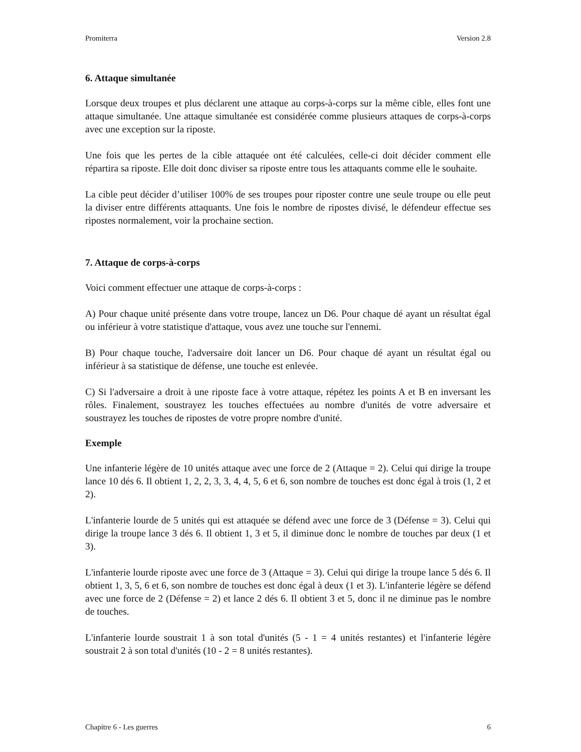Promiterra Version 2.8
6. Attaque simultanée
Lorsque deux troupes et plus déclarent une attaque au corps-à-corps sur la même cible, elles font une attaque simultanée. Une attaque simultanée est considérée comme plusieurs attaques de corps-à-corps avec une exception sur la riposte.
Une fois que les pertes de la cible attaquée ont été calculées, celle-ci doit décider comment elle répartira sa riposte. Elle doit donc diviser sa riposte entre tous les attaquants comme elle le souhaite.
La cible peut décider d’utiliser 100% de ses troupes pour riposter contre une seule troupe ou elle peut la diviser entre différents attaquants. Une fois le nombre de ripostes divisé, le défendeur effectue ses ripostes normalement, voir la prochaine section.
7. Attaque de corps-à-corps
Voici comment effectuer une attaque de corps-à-corps :
A) Pour chaque unité présente dans votre troupe, lancez un D6. Pour chaque dé ayant un résultat égal ou inférieur à votre statistique d'attaque, vous avez une touche sur l'ennemi.
B) Pour chaque touche, l'adversaire doit lancer un D6. Pour chaque dé ayant un résultat égal ou inférieur à sa statistique de défense, une touche est enlevée.
C) Si l'adversaire a droit à une riposte face à votre attaque, répétez les points A et B en inversant les rôles. Finalement, soustrayez les touches effectuées au nombre d'unités de votre adversaire et soustrayez les touches de ripostes de votre propre nombre d'unité.
Exemple
Une infanterie légère de 10 unités attaque avec une force de 2 (Attaque = 2). Celui qui dirige la troupe lance 10 dés 6. Il obtient 1, 2, 2, 3, 3, 4, 4, 5, 6 et 6, son nombre de touches est donc égal à trois (1, 2 et 2).
L'infanterie lourde de 5 unités qui est attaquée se défend avec une force de 3 (Défense = 3). Celui qui dirige la troupe lance 3 dés 6. Il obtient 1, 3 et 5, il diminue donc le nombre de touches par deux (1 et 3).
L'infanterie lourde riposte avec une force de 3 (Attaque = 3). Celui qui dirige la troupe lance 5 dés 6. Il obtient 1, 3, 5, 6 et 6, son nombre de touches est donc égal à deux (1 et 3). L'infanterie légère se défend avec une force de 2 (Défense = 2) et lance 2 dés 6. Il obtient 3 et 5, donc il ne diminue pas le nombre de touches.
L'infanterie lourde soustrait 1 à son total d'unités (5 - 1 = 4 unités restantes) et l'infanterie légère soustrait 2 à son total d'unités (10 - 2 = 8 unités restantes).
Chapitre 6 - Les guerres 6